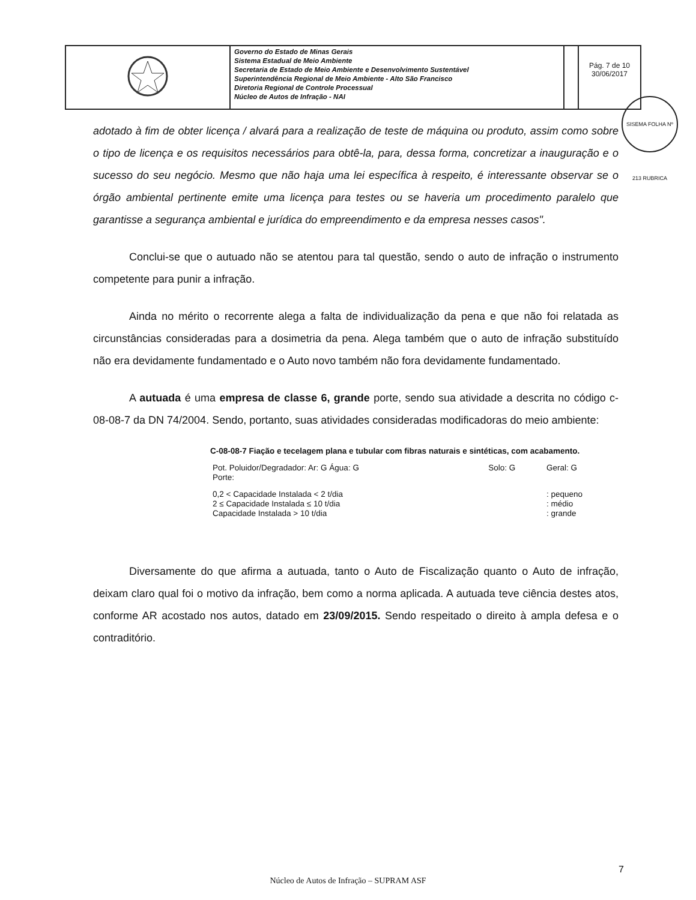| | Governo do Estado de Minas Gerais Sistema Estadual de Meio Ambiente Secretaria de Estado de Meio Ambiente e Desenvolvimento Sustentável Superintendência Regional de Meio Ambiente - Alto São Francisco Diretoria Regional de Controle Processual Núcleo de Autos de Infração - NAI | | Pág. 7 de 10 30/06/2017 |
SISEMA FOLHA Nº 213 RUBRICA
adotado à fim de obter licença / alvará para a realização de teste de máquina ou produto, assim como sobre o tipo de licença e os requisitos necessários para obtê-la, para, dessa forma, concretizar a inauguração e o sucesso do seu negócio. Mesmo que não haja uma lei específica à respeito, é interessante observar se o órgão ambiental pertinente emite uma licença para testes ou se haveria um procedimento paralelo que garantisse a segurança ambiental e jurídica do empreendimento e da empresa nesses casos".
Conclui-se que o autuado não se atentou para tal questão, sendo o auto de infração o instrumento competente para punir a infração.
Ainda no mérito o recorrente alega a falta de individualização da pena e que não foi relatada as circunstâncias consideradas para a dosimetria da pena. Alega também que o auto de infração substituído não era devidamente fundamentado e o Auto novo também não fora devidamente fundamentado.
A autuada é uma empresa de classe 6, grande porte, sendo sua atividade a descrita no código c-08-08-7 da DN 74/2004. Sendo, portanto, suas atividades consideradas modificadoras do meio ambiente:
C-08-08-7 Fiação e tecelagem plana e tubular com fibras naturais e sintéticas, com acabamento.
| Pot. Poluidor/Degradador: Ar: G Água: G | Solo: G | Geral: G |
| Porte: | | |
| 0,2 < Capacidade Instalada < 2 t/dia | | : pequeno |
| 2 ≤ Capacidade Instalada ≤ 10 t/dia | | : médio |
| Capacidade Instalada > 10 t/dia | | : grande |
Diversamente do que afirma a autuada, tanto o Auto de Fiscalização quanto o Auto de infração, deixam claro qual foi o motivo da infração, bem como a norma aplicada. A autuada teve ciência destes atos, conforme AR acostado nos autos, datado em 23/09/2015. Sendo respeitado o direito à ampla defesa e o contraditório.
7
Núcleo de Autos de Infração – SUPRAM ASF